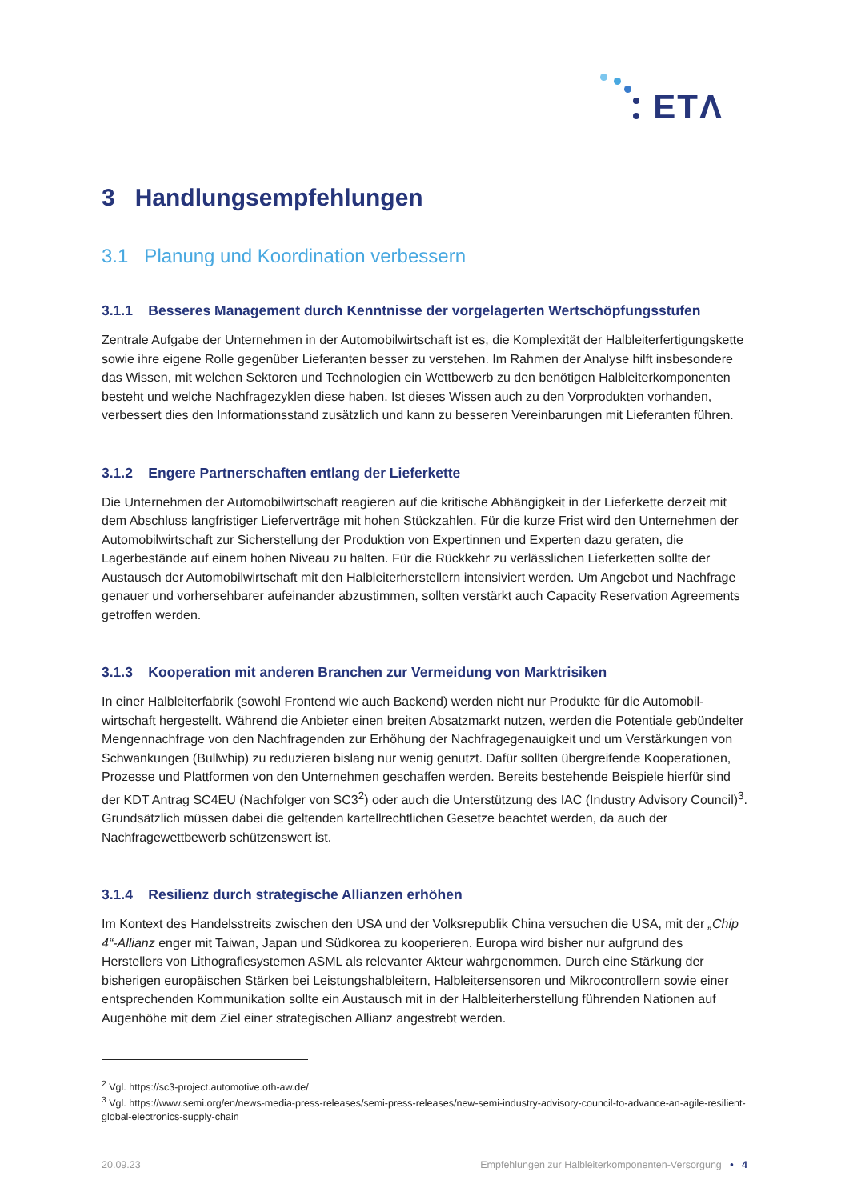ETΛ
3 Handlungsempfehlungen
3.1 Planung und Koordination verbessern
3.1.1 Besseres Management durch Kenntnisse der vorgelagerten Wertschöpfungsstufen
Zentrale Aufgabe der Unternehmen in der Automobilwirtschaft ist es, die Komplexität der Halbleiterferti­gungskette sowie ihre eigene Rolle gegenüber Lieferanten besser zu verstehen. Im Rahmen der Analyse hilft insbesondere das Wissen, mit welchen Sektoren und Technologien ein Wettbewerb zu den benötigen Halbleiterkomponenten besteht und welche Nachfragezyklen diese haben. Ist dieses Wissen auch zu den Vorprodukten vorhanden, verbessert dies den Informationsstand zusätzlich und kann zu besseren Verein­barungen mit Lieferanten führen.
3.1.2 Engere Partnerschaften entlang der Lieferkette
Die Unternehmen der Automobilwirtschaft reagieren auf die kritische Abhängigkeit in der Lieferkette derzeit mit dem Abschluss langfristiger Lieferverträge mit hohen Stückzahlen. Für die kurze Frist wird den Unter­nehmen der Automobilwirtschaft zur Sicherstellung der Produktion von Expertinnen und Experten dazu geraten, die Lagerbestände auf einem hohen Niveau zu halten. Für die Rückkehr zu verlässlichen Lieferket­ten sollte der Austausch der Automobilwirtschaft mit den Halbleiterherstellern intensiviert werden. Um An­gebot und Nachfrage genauer und vorhersehbarer aufeinander abzustimmen, sollten verstärkt auch Capa­city Reservation Agreements getroffen werden.
3.1.3 Kooperation mit anderen Branchen zur Vermeidung von Marktrisiken
In einer Halbleiterfabrik (sowohl Frontend wie auch Backend) werden nicht nur Produkte für die Automobil­wirtschaft hergestellt. Während die Anbieter einen breiten Absatzmarkt nutzen, werden die Potentiale ge­bündelter Mengennachfrage von den Nachfragenden zur Erhöhung der Nachfragegenauigkeit und um Ver­stärkungen von Schwankungen (Bullwhip) zu reduzieren bislang nur wenig genutzt. Dafür sollten übergrei­fende Kooperationen, Prozesse und Plattformen von den Unternehmen geschaffen werden. Bereits beste­hende Beispiele hierfür sind der KDT Antrag SC4EU (Nachfolger von SC3<sup>2</sup>) oder auch die Unterstützung des IAC (Industry Advisory Council)<sup>3</sup>. Grundsätzlich müssen dabei die geltenden kartellrechtlichen Gesetze beachtet werden, da auch der Nachfragewettbewerb schützenswert ist.
3.1.4 Resilienz durch strategische Allianzen erhöhen
Im Kontext des Handelsstreits zwischen den USA und der Volksrepublik China versuchen die USA, mit der „Chip 4“-Allianz enger mit Taiwan, Japan und Südkorea zu kooperieren. Europa wird bisher nur aufgrund des Herstellers von Lithografiesystemen ASML als relevanter Akteur wahrgenommen. Durch eine Stärkung der bisherigen europäischen Stärken bei Leistungshalbleitern, Halbleitersensoren und Mikrocontrollern sowie einer entsprechenden Kommunikation sollte ein Austausch mit in der Halbleiterherstellung führenden Nationen auf Augenhöhe mit dem Ziel einer strategischen Allianz angestrebt werden.
<sup>2</sup> Vgl. https://sc3-project.automotive.oth-aw.de/
<sup>3</sup> Vgl. https://www.semi.org/en/news-media-press-releases/semi-press-releases/new-semi-industry-advisory-council-to-advance-an-agile-resilient-global-electronics-supply-chain
20.09.23 Empfehlungen zur Halbleiterkomponenten-Versorgung • 4